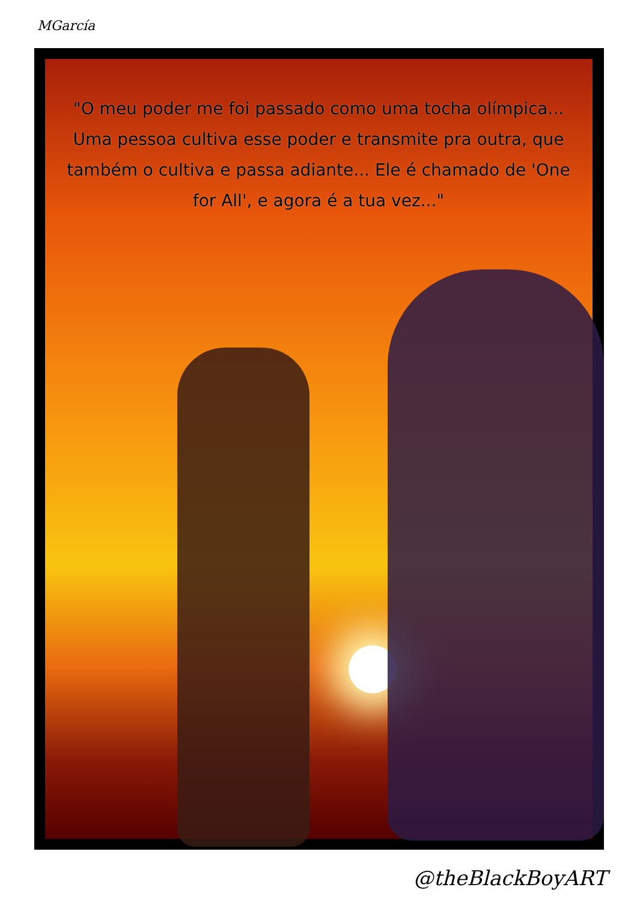MGarcía
"O meu poder me foi passado como uma tocha olímpica... Uma pessoa cultiva esse poder e transmite pra outra, que também o cultiva e passa adiante... Ele é chamado de 'One for All', e agora é a tua vez..."
@theBlackBoyART